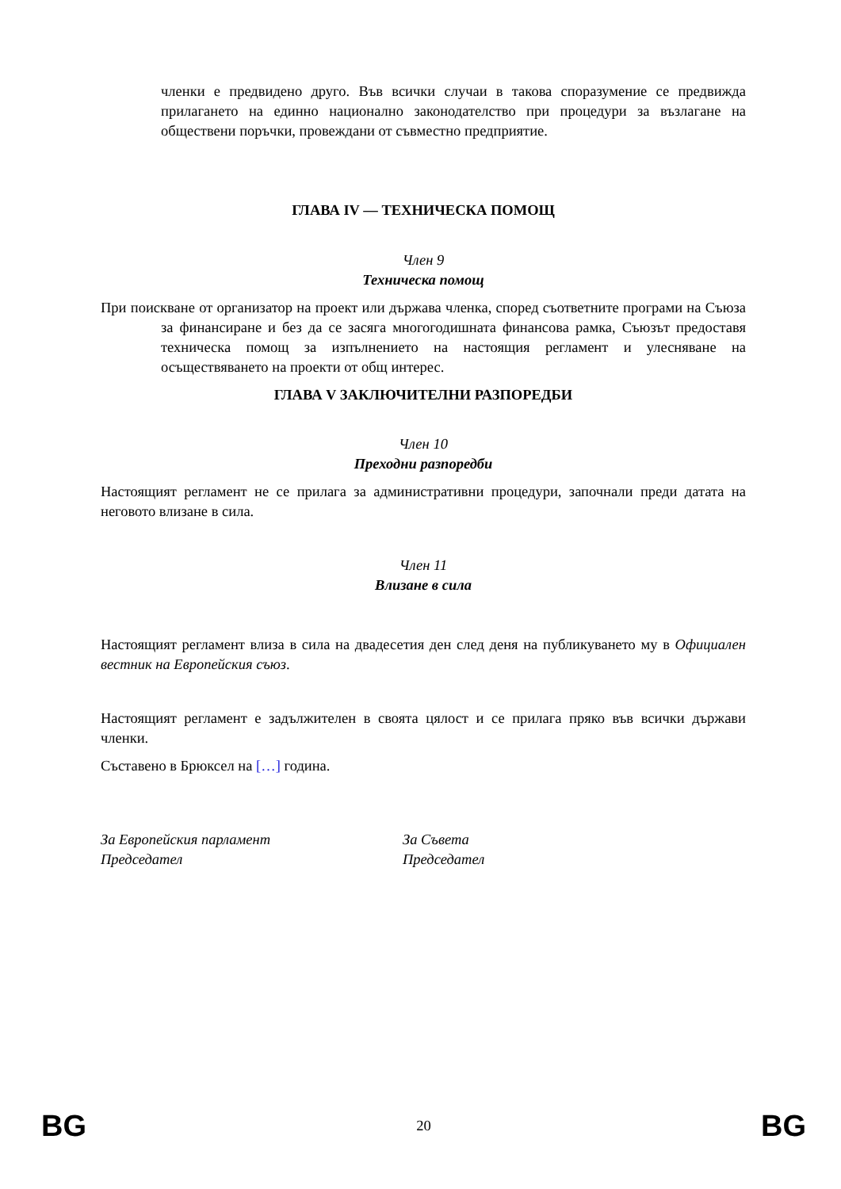членки е предвидено друго. Във всички случаи в такова споразумение се предвижда прилагането на единно национално законодателство при процедури за възлагане на обществени поръчки, провеждани от съвместно предприятие.
ГЛАВА IV — ТЕХНИЧЕСКА ПОМОЩ
Член 9
Техническа помощ
При поискване от организатор на проект или държава членка, според съответните програми на Съюза за финансиране и без да се засяга многогодишната финансова рамка, Съюзът предоставя техническа помощ за изпълнението на настоящия регламент и улесняване на осъществяването на проекти от общ интерес.
ГЛАВА V ЗАКЛЮЧИТЕЛНИ РАЗПОРЕДБИ
Член 10
Преходни разпоредби
Настоящият регламент не се прилага за административни процедури, започнали преди датата на неговото влизане в сила.
Член 11
Влизане в сила
Настоящият регламент влиза в сила на двадесетия ден след деня на публикуването му в Официален вестник на Европейския съюз.
Настоящият регламент е задължителен в своята цялост и се прилага пряко във всички държави членки.
Съставено в Брюксел на […] година.
За Европейския парламент
Председател
За Съвета
Председател
BG 20 BG